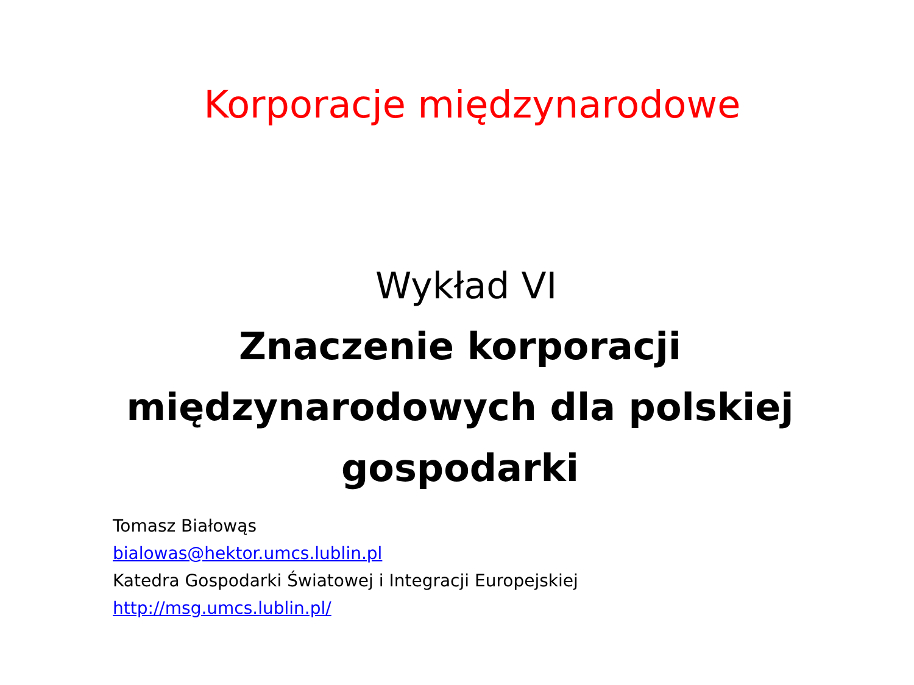Korporacje międzynarodowe
Wykład VI
Znaczenie korporacji
międzynarodowych dla polskiej
gospodarki
Tomasz Białowąs
bialowas@hektor.umcs.lublin.pl
Katedra Gospodarki Światowej i Integracji Europejskiej
http://msg.umcs.lublin.pl/